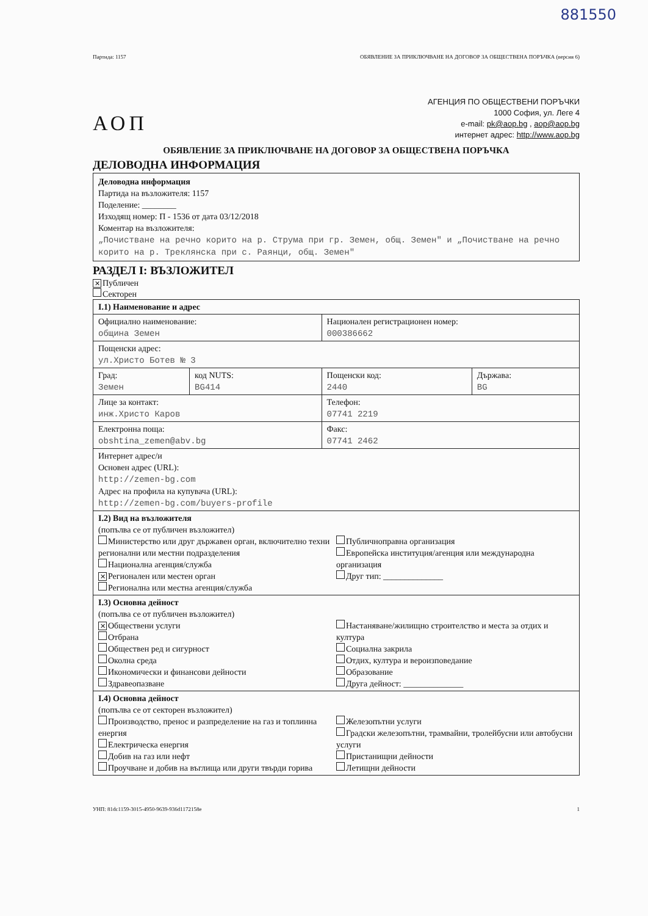881550
Партида: 1157 ОБЯВЛЕНИЕ ЗА ПРИКЛЮЧВАНЕ НА ДОГОВОР ЗА ОБЩЕСТВЕНА ПОРЪЧКА (версия 6)
АОП
АГЕНЦИЯ ПО ОБЩЕСТВЕНИ ПОРЪЧКИ
1000 София, ул. Леге 4
e-mail: pk@aop.bg , aop@aop.bg
интернет адрес: http://www.aop.bg
ОБЯВЛЕНИЕ ЗА ПРИКЛЮЧВАНЕ НА ДОГОВОР ЗА ОБЩЕСТВЕНА ПОРЪЧКА
ДЕЛОВОДНА ИНФОРМАЦИЯ
Деловодна информация
Партида на възложителя: 1157
Поделение: ________
Изходящ номер: П - 1536 от дата 03/12/2018
Коментар на възложителя:
„Почистване на речно корито на р. Струма при гр. Земен, общ. Земен" и „Почистване на речно корито на р. Треклянска при с. Раянци, общ. Земен"
РАЗДЕЛ I: ВЪЗЛОЖИТЕЛ
✕ Публичен
Секторен
| I.1) Наименование и адрес | | | |
| Официално наименование: община Земен | | Национален регистрационен номер: 000386662 | |
| Пощенски адрес: ул.Христо Ботев № 3 | | | |
| Град: Земен | код NUTS: BG414 | Пощенски код: 2440 | Държава: BG |
| Лице за контакт: инж.Христо Каров | | Телефон: 07741 2219 | |
| Електронна поща: obshtina_zemen@abv.bg | | Факс: 07741 2462 | |
| Интернет адрес/и Основен адрес (URL): http://zemen-bg.com Адрес на профила на купувача (URL): http://zemen-bg.com/buyers-profile | | | |
| I.2) Вид на възложителя (попълва се от публичен възложител) Министерство или друг държавен орган, включително техни регионални или местни подразделения Национална агенция/служба ✕ Регионален или местен орган Регионална или местна агенция/служба Публичноправна организация Европейска институция/агенция или международна организация Друг тип: ______________ | | | |
| I.3) Основна дейност (попълва се от публичен възложител) ✕ Обществени услуги Отбрана Обществен ред и сигурност Околна среда Икономически и финансови дейности Здравеопазване Настаняване/жилищно строителство и места за отдих и култура Социална закрила Отдих, култура и вероизповедание Образование Друга дейност: ______________ | | | |
| I.4) Основна дейност (попълва се от секторен възложител) Производство, пренос и разпределение на газ и топлинна енергия Електрическа енергия Добив на газ или нефт Проучване и добив на въглища или други твърди горива Железопътни услуги Градски железопътни, трамвайни, тролейбусни или автобусни услуги Пристанищни дейности Летищни дейности | | | |
УНП: 81dc1159-3015-4950-9639-936d1172158e 1